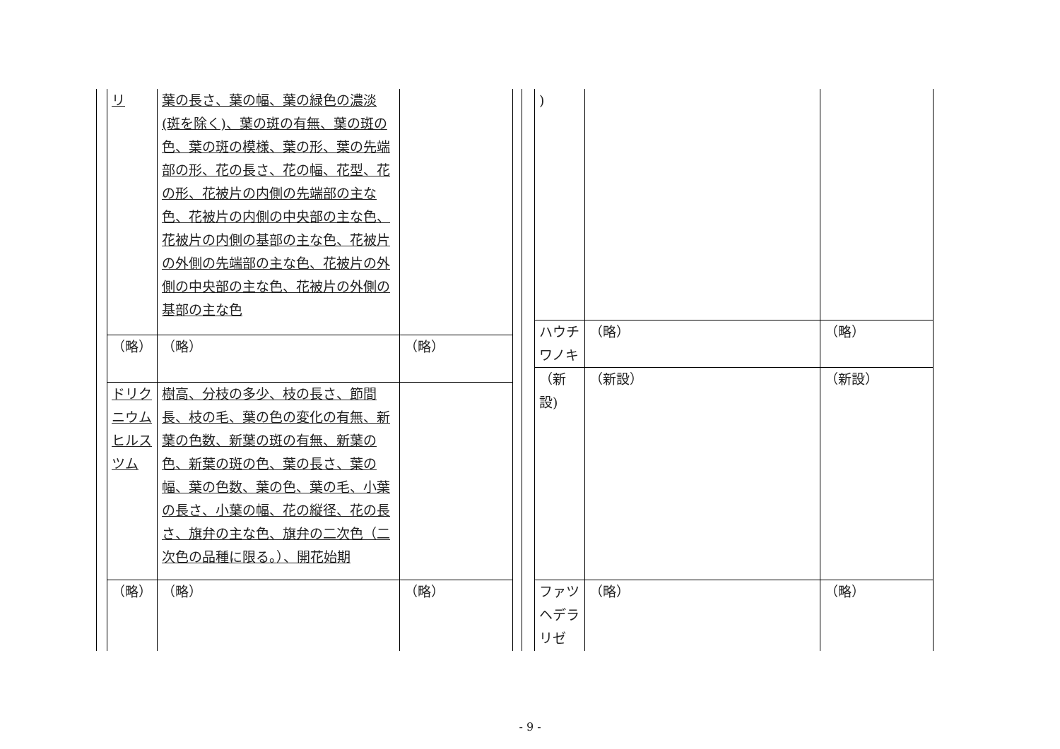| リ | 葉の長さ、葉の幅、葉の緑色の濃淡(斑を除く)、葉の斑の有無、葉の斑の色、葉の斑の模様、葉の形、葉の先端部の形、花の長さ、花の幅、花型、花の形、花被片の内側の先端部の主な色、花被片の内側の中央部の主な色、花被片の内側の基部の主な色、花被片の外側の先端部の主な色、花被片の外側の中央部の主な色、花被片の外側の基部の主な色 | |
| （略） | （略） | （略） |
| ドリクニウムヒルスツム | 樹高、分枝の多少、枝の長さ、節間長、枝の毛、葉の色の変化の有無、新葉の色数、新葉の斑の有無、新葉の色、新葉の斑の色、葉の長さ、葉の幅、葉の色数、葉の色、葉の毛、小葉の長さ、小葉の幅、花の縦径、花の長さ、旗弁の主な色、旗弁の二次色（二次色の品種に限る。）、開花始期 | |
| （略） | （略） | （略） |
| ) | | |
| ハウチワノキ | （略） | （略） |
| （新設) | （新設） | （新設） |
| ファツヘデラリゼ | （略） | （略） |
- 9 -